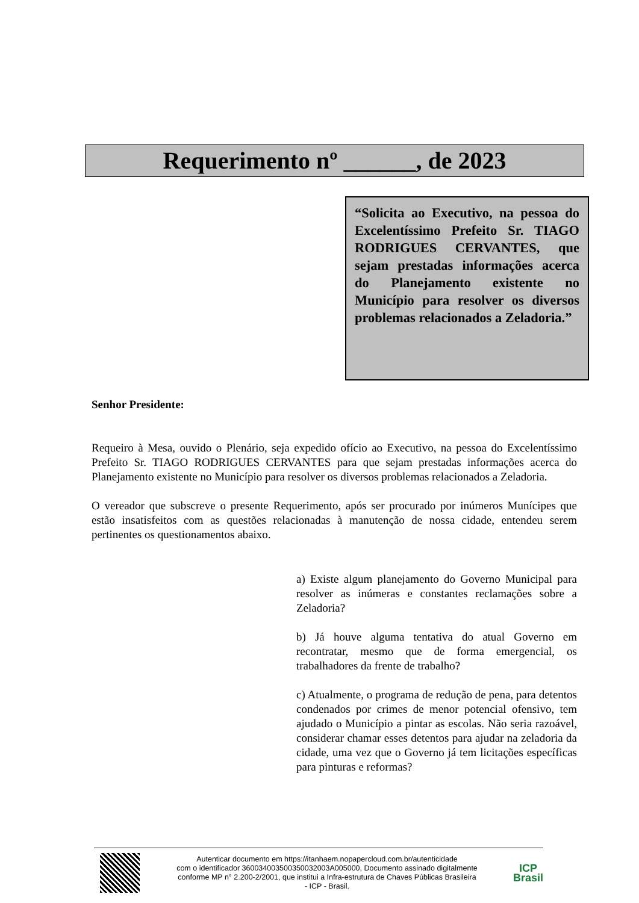Requerimento nº ______, de 2023
“Solicita ao Executivo, na pessoa do Excelentíssimo Prefeito Sr. TIAGO RODRIGUES CERVANTES, que sejam prestadas informações acerca do Planejamento existente no Município para resolver os diversos problemas relacionados a Zeladoria.”
Senhor Presidente:
Requeiro à Mesa, ouvido o Plenário, seja expedido ofício ao Executivo, na pessoa do Excelentíssimo Prefeito Sr. TIAGO RODRIGUES CERVANTES para que sejam prestadas informações acerca do Planejamento existente no Município para resolver os diversos problemas relacionados a Zeladoria.
O vereador que subscreve o presente Requerimento, após ser procurado por inúmeros Munícipes que estão insatisfeitos com as questões relacionadas à manutenção de nossa cidade, entendeu serem pertinentes os questionamentos abaixo.
a) Existe algum planejamento do Governo Municipal para resolver as inúmeras e constantes reclamações sobre a Zeladoria?
b) Já houve alguma tentativa do atual Governo em recontratar, mesmo que de forma emergencial, os trabalhadores da frente de trabalho?
c) Atualmente, o programa de redução de pena, para detentos condenados por crimes de menor potencial ofensivo, tem ajudado o Município a pintar as escolas. Não seria razoável, considerar chamar esses detentos para ajudar na zeladoria da cidade, uma vez que o Governo já tem licitações específicas para pinturas e reformas?
Autenticar documento em https://itanhaem.nopapercloud.com.br/autenticidade
com o identificador 360034003500350032003A005000, Documento assinado digitalmente
conforme MP n° 2.200-2/2001, que institui a Infra-estrutura de Chaves Públicas Brasileira
- ICP - Brasil.
ICP
Brasil